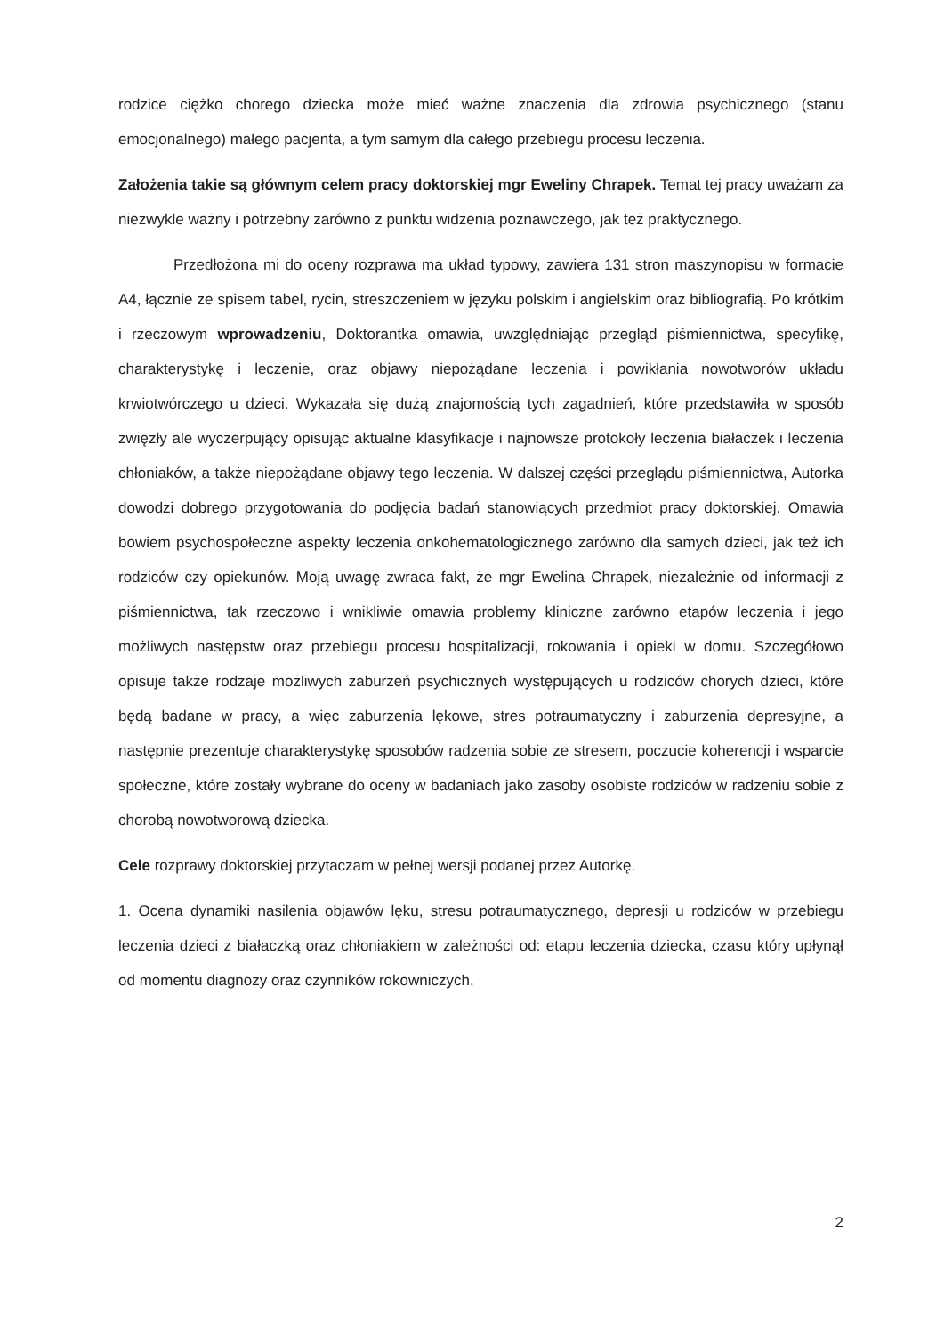rodzice ciężko chorego dziecka może mieć ważne znaczenia dla zdrowia psychicznego (stanu emocjonalnego) małego pacjenta, a tym samym dla całego przebiegu procesu leczenia.
Założenia takie są głównym celem pracy doktorskiej mgr Eweliny Chrapek. Temat tej pracy uważam za niezwykle ważny i potrzebny zarówno z punktu widzenia poznawczego, jak też praktycznego.
Przedłożona mi do oceny rozprawa ma układ typowy, zawiera 131 stron maszynopisu w formacie A4, łącznie ze spisem tabel, rycin, streszczeniem w języku polskim i angielskim oraz bibliografią. Po krótkim i rzeczowym wprowadzeniu, Doktorantka omawia, uwzględniając przegląd piśmiennictwa, specyfikę, charakterystykę i leczenie, oraz objawy niepożądane leczenia i powikłania nowotworów układu krwiotwórczego u dzieci. Wykazała się dużą znajomością tych zagadnień, które przedstawiła w sposób zwięzły ale wyczerpujący opisując aktualne klasyfikacje i najnowsze protokoły leczenia białaczek i leczenia chłoniaków, a także niepożądane objawy tego leczenia. W dalszej części przeglądu piśmiennictwa, Autorka dowodzi dobrego przygotowania do podjęcia badań stanowiących przedmiot pracy doktorskiej. Omawia bowiem psychospołeczne aspekty leczenia onkohematologicznego zarówno dla samych dzieci, jak też ich rodziców czy opiekunów. Moją uwagę zwraca fakt, że mgr Ewelina Chrapek, niezależnie od informacji z piśmiennictwa, tak rzeczowo i wnikliwie omawia problemy kliniczne zarówno etapów leczenia i jego możliwych następstw oraz przebiegu procesu hospitalizacji, rokowania i opieki w domu. Szczegółowo opisuje także rodzaje możliwych zaburzeń psychicznych występujących u rodziców chorych dzieci, które będą badane w pracy, a więc zaburzenia lękowe, stres potraumatyczny i zaburzenia depresyjne, a następnie prezentuje charakterystykę sposobów radzenia sobie ze stresem, poczucie koherencji i wsparcie społeczne, które zostały wybrane do oceny w badaniach jako zasoby osobiste rodziców w radzeniu sobie z chorobą nowotworową dziecka.
Cele rozprawy doktorskiej przytaczam w pełnej wersji podanej przez Autorkę.
1. Ocena dynamiki nasilenia objawów lęku, stresu potraumatycznego, depresji u rodziców w przebiegu leczenia dzieci z białaczką oraz chłoniakiem w zależności od: etapu leczenia dziecka, czasu który upłynął od momentu diagnozy oraz czynników rokowniczych.
2